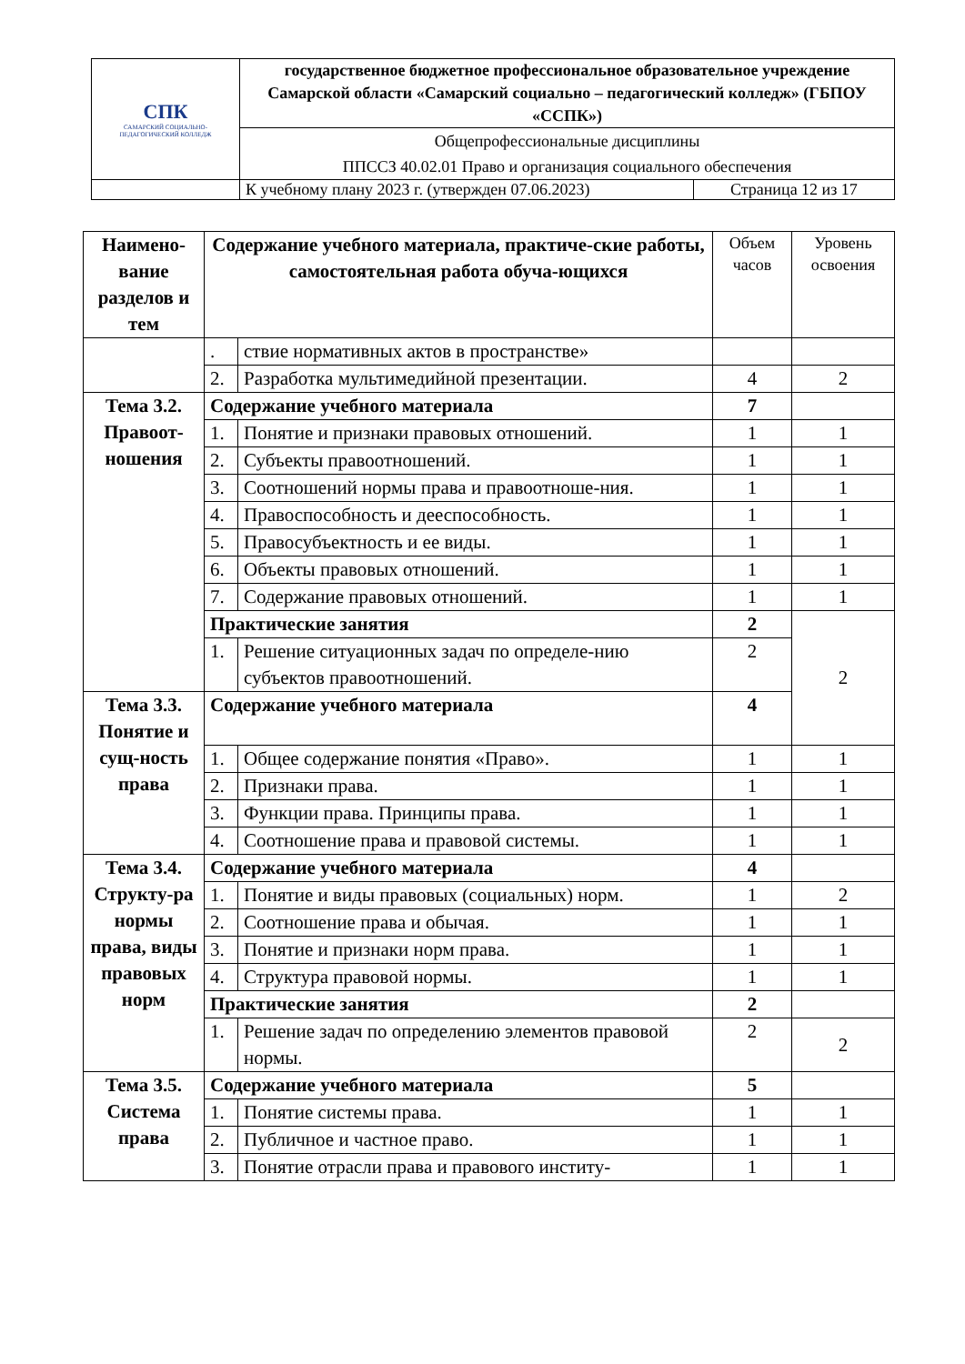| СПК САМАРСКИЙ СОЦИАЛЬНО-ПЕДАГОГИЧЕСКИЙ КОЛЛЕДЖ | государственное бюджетное профессиональное образовательное учреждение Самарской области «Самарский социально – педагогический колледж» (ГБПОУ «ССПК») | |
| | Общепрофессиональные дисциплины ППССЗ 40.02.01 Право и организация социального обеспечения | |
| | К учебному плану 2023 г. (утвержден 07.06.2023) | Страница 12 из 17 |
| Наимено-вание разделов и тем | Содержание учебного материала, практиче-ские работы, самостоятельная работа обуча-ющихся | | Объем часов | Уровень освоения |
| --- | --- | --- | --- | --- |
| | . | ствие нормативных актов в пространстве» | | |
| | 2. | Разработка мультимедийной презентации. | 4 | 2 |
| Тема 3.2. Правоот-ношения | Содержание учебного материала | | 7 | |
| | 1. | Понятие и признаки правовых отношений. | 1 | 1 |
| | 2. | Субъекты правоотношений. | 1 | 1 |
| | 3. | Соотношений нормы права и правоотноше-ния. | 1 | 1 |
| | 4. | Правоспособность и дееспособность. | 1 | 1 |
| | 5. | Правосубъектность и ее виды. | 1 | 1 |
| | 6. | Объекты правовых отношений. | 1 | 1 |
| | 7. | Содержание правовых отношений. | 1 | 1 |
| | Практические занятия | | 2 | 2 |
| | 1. | Решение ситуационных задач по определе-нию субъектов правоотношений. | 2 | |
| Тема 3.3. Понятие и сущ-ность права | Содержание учебного материала | | 4 | |
| | 1. | Общее содержание понятия «Право». | 1 | 1 |
| | 2. | Признаки права. | 1 | 1 |
| | 3. | Функции права. Принципы права. | 1 | 1 |
| | 4. | Соотношение права и правовой системы. | 1 | 1 |
| Тема 3.4. Структу-ра нормы права, виды правовых норм | Содержание учебного материала | | 4 | |
| | 1. | Понятие и виды правовых (социальных) норм. | 1 | 2 |
| | 2. | Соотношение права и обычая. | 1 | 1 |
| | 3. | Понятие и признаки норм права. | 1 | 1 |
| | 4. | Структура правовой нормы. | 1 | 1 |
| | Практические занятия | | 2 | |
| | 1. | Решение задач по определению элементов правовой нормы. | 2 | 2 |
| Тема 3.5. Система права | Содержание учебного материала | | 5 | |
| | 1. | Понятие системы права. | 1 | 1 |
| | 2. | Публичное и частное право. | 1 | 1 |
| | 3. | Понятие отрасли права и правового институ- | 1 | 1 |